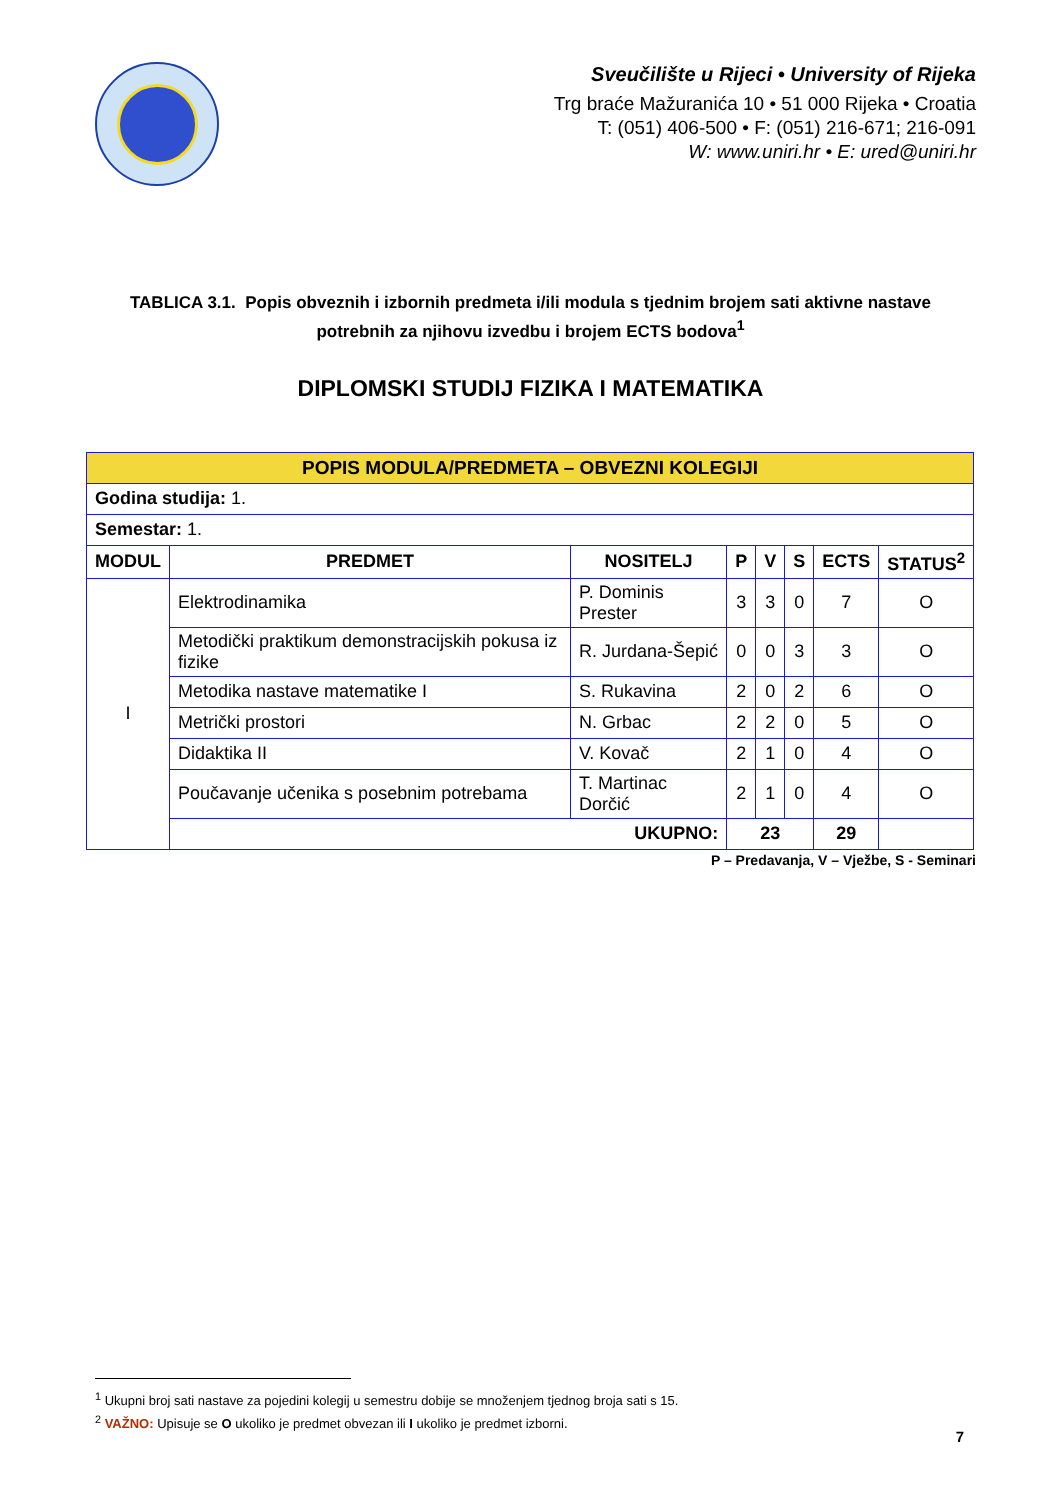Sveučilište u Rijeci • University of Rijeka
Trg braće Mažuranića 10 • 51 000 Rijeka • Croatia
T: (051) 406-500 • F: (051) 216-671; 216-091
W: www.uniri.hr • E: ured@uniri.hr
TABLICA 3.1. Popis obveznih i izbornih predmeta i/ili modula s tjednim brojem sati aktivne nastave potrebnih za njihovu izvedbu i brojem ECTS bodova<sup>1</sup>
DIPLOMSKI STUDIJ FIZIKA I MATEMATIKA
| POPIS MODULA/PREDMETA – OBVEZNI KOLEGIJI | | | | | | | |
| Godina studija: 1. | | | | | | | |
| Semestar: 1. | | | | | | | |
| MODUL | PREDMET | NOSITELJ | P | V | S | ECTS | STATUS<sup>2</sup> |
| I | Elektrodinamika | P. Dominis Prester | 3 | 3 | 0 | 7 | O |
| | Metodički praktikum demonstracijskih pokusa iz fizike | R. Jurdana-Šepić | 0 | 0 | 3 | 3 | O |
| | Metodika nastave matematike I | S. Rukavina | 2 | 0 | 2 | 6 | O |
| | Metrički prostori | N. Grbac | 2 | 2 | 0 | 5 | O |
| | Didaktika II | V. Kovač | 2 | 1 | 0 | 4 | O |
| | Poučavanje učenika s posebnim potrebama | T. Martinac Dorčić | 2 | 1 | 0 | 4 | O |
| | UKUPNO: | | 23 | | | 29 | |
P – Predavanja, V – Vježbe, S - Seminari
<sup>1</sup> Ukupni broj sati nastave za pojedini kolegij u semestru dobije se množenjem tjednog broja sati s 15.
<sup>2</sup> VAŽNO: Upisuje se O ukoliko je predmet obvezan ili I ukoliko je predmet izborni.
7